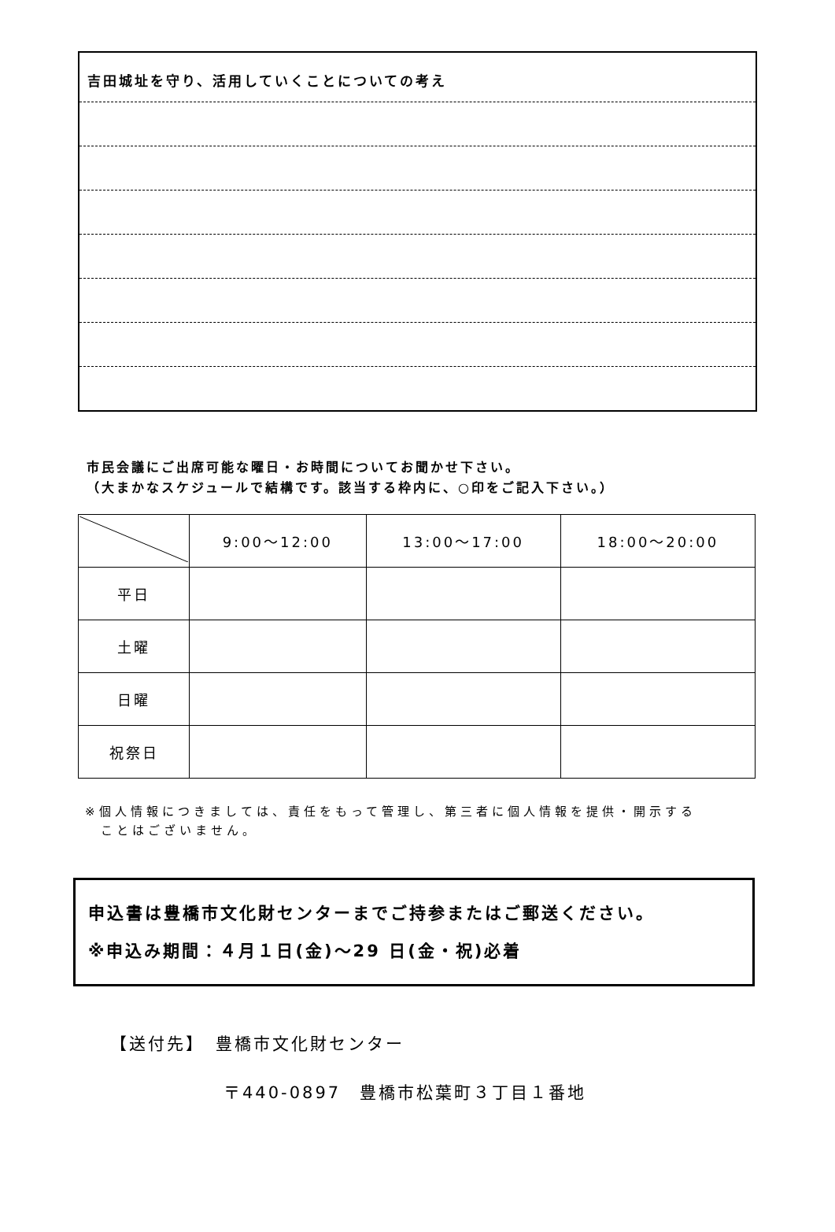吉田城址を守り、活用していくことについての考え
市民会議にご出席可能な曜日・お時間についてお聞かせ下さい。
（大まかなスケジュールで結構です。該当する枠内に、○印をご記入下さい。）
| | 9:00～12:00 | 13:00～17:00 | 18:00～20:00 |
| --- | --- | --- | --- |
| 平日 | | | |
| 土曜 | | | |
| 日曜 | | | |
| 祝祭日 | | | |
※個人情報につきましては、責任をもって管理し、第三者に個人情報を提供・開示する
　ことはございません。
申込書は豊橋市文化財センターまでご持参またはご郵送ください。
※申込み期間：４月１日(金)～29 日(金・祝)必着
【送付先】　豊橋市文化財センター
　　　　　　〒440-0897　豊橋市松葉町３丁目１番地